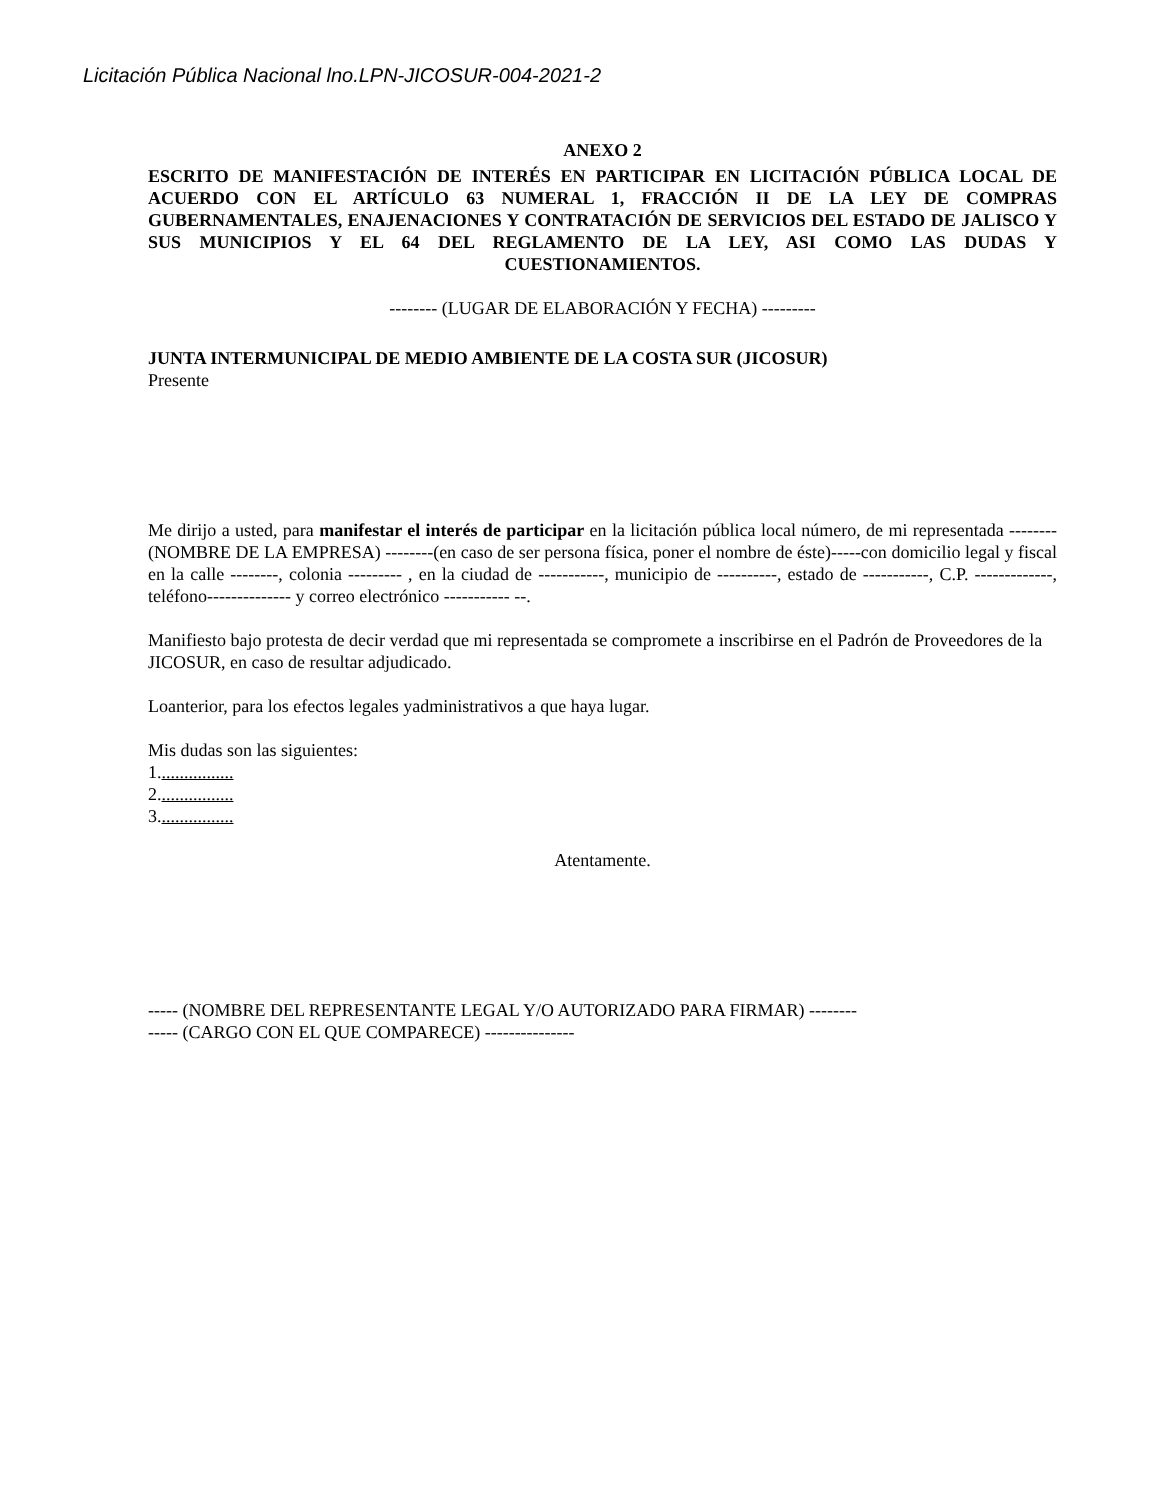Licitación Pública Nacional lno.LPN-JICOSUR-004-2021-2
ANEXO 2
ESCRITO DE MANIFESTACIÓN DE INTERÉS EN PARTICIPAR EN LICITACIÓN PÚBLICA LOCAL DE ACUERDO CON EL ARTÍCULO 63 NUMERAL 1, FRACCIÓN II DE LA LEY DE COMPRAS GUBERNAMENTALES, ENAJENACIONES Y CONTRATACIÓN DE SERVICIOS DEL ESTADO DE JALISCO Y SUS MUNICIPIOS Y EL 64 DEL REGLAMENTO DE LA LEY, ASI COMO LAS DUDAS Y CUESTIONAMIENTOS.
-------- (LUGAR DE ELABORACIÓN Y FECHA) ---------
JUNTA INTERMUNICIPAL DE MEDIO AMBIENTE DE LA COSTA SUR (JICOSUR)
Presente
Me dirijo a usted, para manifestar el interés de participar en la licitación pública local número, de mi representada --------(NOMBRE DE LA EMPRESA) --------(en caso de ser persona física, poner el nombre de éste)-----con domicilio legal y fiscal en la calle --------, colonia --------- , en la ciudad de -----------, municipio de ----------, estado de -----------, C.P. -------------, teléfono-------------- y correo electrónico ----------- --.
Manifiesto bajo protesta de decir verdad que mi representada se compromete a inscribirse en el Padrón de Proveedores de la JICOSUR, en caso de resultar adjudicado.
Loanterior, para los efectos legales yadministrativos a que haya lugar.
Mis dudas son las siguientes:
1.................
2.................
3.................
Atentamente.
----- (NOMBRE DEL REPRESENTANTE LEGAL Y/O AUTORIZADO PARA FIRMAR) --------
----- (CARGO CON EL QUE COMPARECE) ---------------